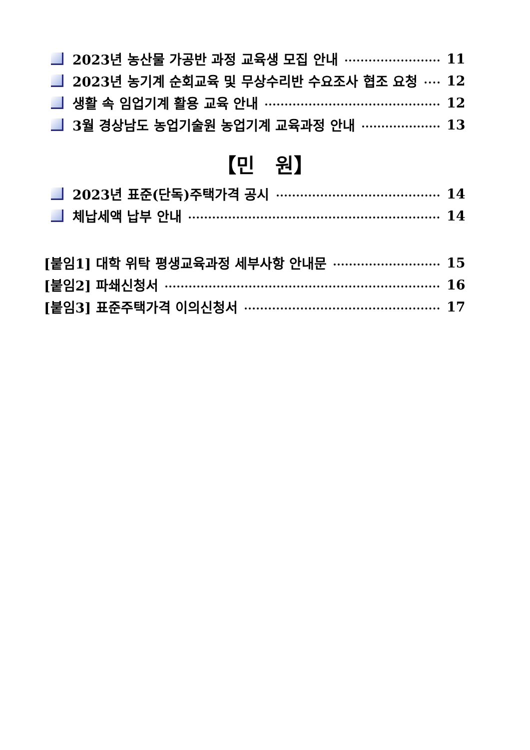2023년 농산물 가공반 과정 교육생 모집 안내 11
2023년 농기계 순회교육 및 무상수리반 수요조사 협조 요청 12
생활 속 임업기계 활용 교육 안내 12
3월 경상남도 농업기술원 농업기계 교육과정 안내 13
【민 원】
2023년 표준(단독)주택가격 공시 14
체납세액 납부 안내 14
[붙임1] 대학 위탁 평생교육과정 세부사항 안내문 15
[붙임2] 파쇄신청서 16
[붙임3] 표준주택가격 이의신청서 17